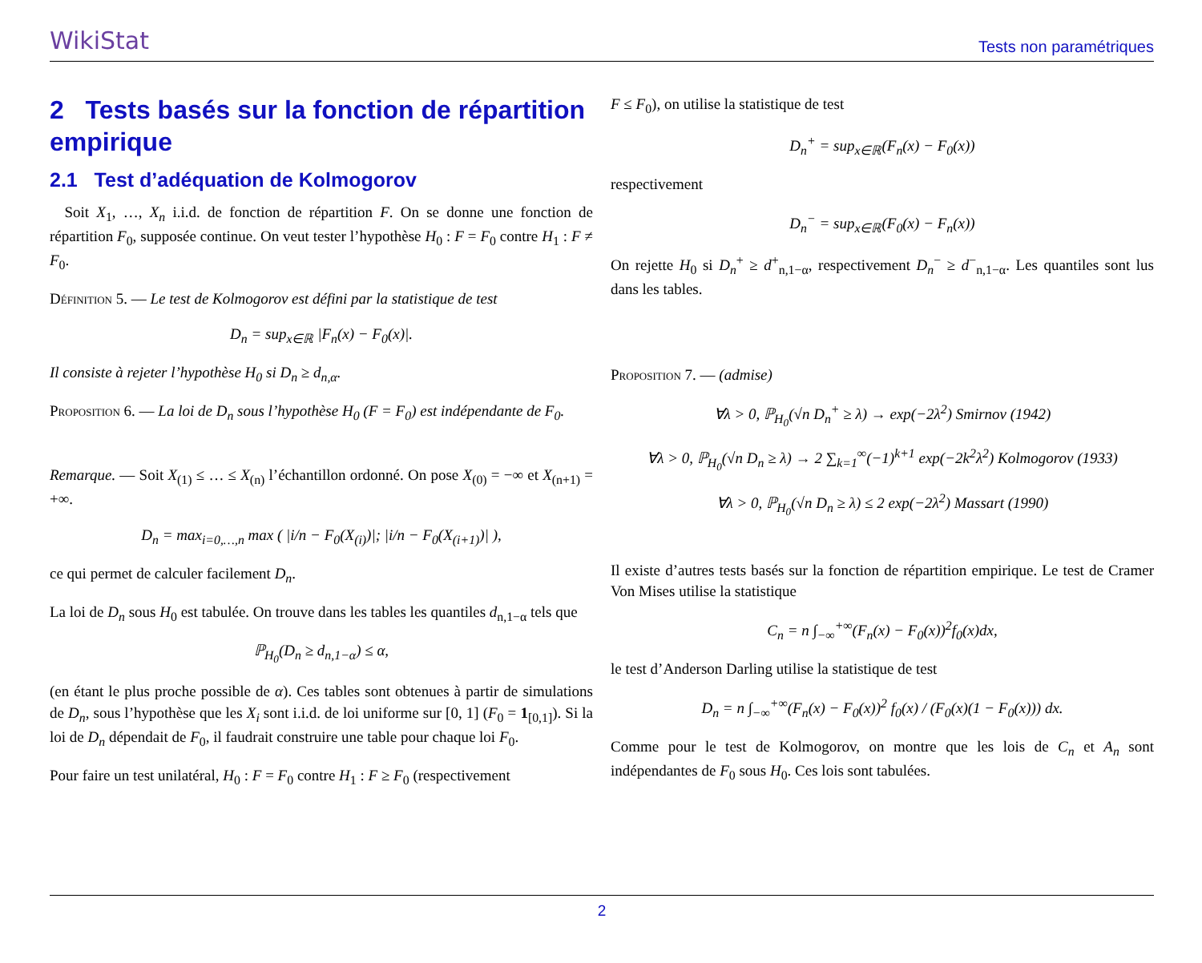WikiStat Tests non paramétriques
2 Tests basés sur la fonction de répartition empirique
2.1 Test d’adéquation de Kolmogorov
Soit X<sub>1</sub>, …, X<sub>n</sub> i.i.d. de fonction de répartition F. On se donne une fonction de répartition F<sub>0</sub>, supposée continue. On veut tester l’hypothèse H<sub>0</sub> : F = F<sub>0</sub> contre H<sub>1</sub> : F ≠ F<sub>0</sub>.
Définition 5. — Le test de Kolmogorov est défini par la statistique de test
D<sub>n</sub> = sup<sub>x∈ℝ</sub> |F<sub>n</sub>(x) − F<sub>0</sub>(x)|.
Il consiste à rejeter l’hypothèse H<sub>0</sub> si D<sub>n</sub> ≥ d<sub>n,α</sub>.
Proposition 6. — La loi de D<sub>n</sub> sous l’hypothèse H<sub>0</sub> (F = F<sub>0</sub>) est indépendante de F<sub>0</sub>.
Remarque. — Soit X<sub>(1)</sub> ≤ … ≤ X<sub>(n)</sub> l’échantillon ordonné. On pose X<sub>(0)</sub> = −∞ et X<sub>(n+1)</sub> = +∞.
D<sub>n</sub> = max<sub>i=0,…,n</sub> max ( |i/n − F<sub>0</sub>(X<sub>(i)</sub>)|; |i/n − F<sub>0</sub>(X<sub>(i+1)</sub>)| ),
ce qui permet de calculer facilement D<sub>n</sub>.
La loi de D<sub>n</sub> sous H<sub>0</sub> est tabulée. On trouve dans les tables les quantiles d<sub>n,1−α</sub> tels que
ℙ<sub>H<sub>0</sub></sub>(D<sub>n</sub> ≥ d<sub>n,1−α</sub>) ≤ α,
(en étant le plus proche possible de α). Ces tables sont obtenues à partir de simulations de D<sub>n</sub>, sous l’hypothèse que les X<sub>i</sub> sont i.i.d. de loi uniforme sur [0, 1] (F<sub>0</sub> = 1<sub>[0,1]</sub>). Si la loi de D<sub>n</sub> dépendait de F<sub>0</sub>, il faudrait construire une table pour chaque loi F<sub>0</sub>.
Pour faire un test unilatéral, H<sub>0</sub> : F = F<sub>0</sub> contre H<sub>1</sub> : F ≥ F<sub>0</sub> (respectivement
F ≤ F<sub>0</sub>), on utilise la statistique de test
D<sub>n</sub><sup>+</sup> = sup<sub>x∈ℝ</sub>(F<sub>n</sub>(x) − F<sub>0</sub>(x))
respectivement
D<sub>n</sub><sup>−</sup> = sup<sub>x∈ℝ</sub>(F<sub>0</sub>(x) − F<sub>n</sub>(x))
On rejette H<sub>0</sub> si D<sub>n</sub><sup>+</sup> ≥ d<sup>+</sup><sub>n,1−α</sub>, respectivement D<sub>n</sub><sup>−</sup> ≥ d<sup>−</sup><sub>n,1−α</sub>. Les quantiles sont lus dans les tables.
Proposition 7. — (admise)
∀λ > 0, ℙ<sub>H<sub>0</sub></sub>(√n D<sub>n</sub><sup>+</sup> ≥ λ) → exp(−2λ<sup>2</sup>) Smirnov (1942)
∀λ > 0, ℙ<sub>H<sub>0</sub></sub>(√n D<sub>n</sub> ≥ λ) → 2 ∑<sub>k=1</sub><sup>∞</sup>(−1)<sup>k+1</sup> exp(−2k<sup>2</sup>λ<sup>2</sup>) Kolmogorov (1933)
∀λ > 0, ℙ<sub>H<sub>0</sub></sub>(√n D<sub>n</sub> ≥ λ) ≤ 2 exp(−2λ<sup>2</sup>) Massart (1990)
Il existe d’autres tests basés sur la fonction de répartition empirique. Le test de Cramer Von Mises utilise la statistique
C<sub>n</sub> = n ∫<sub>−∞</sub><sup>+∞</sup>(F<sub>n</sub>(x) − F<sub>0</sub>(x))<sup>2</sup>f<sub>0</sub>(x)dx,
le test d’Anderson Darling utilise la statistique de test
D<sub>n</sub> = n ∫<sub>−∞</sub><sup>+∞</sup>(F<sub>n</sub>(x) − F<sub>0</sub>(x))<sup>2</sup> f<sub>0</sub>(x) / (F<sub>0</sub>(x)(1 − F<sub>0</sub>(x))) dx.
Comme pour le test de Kolmogorov, on montre que les lois de C<sub>n</sub> et A<sub>n</sub> sont indépendantes de F<sub>0</sub> sous H<sub>0</sub>. Ces lois sont tabulées.
2